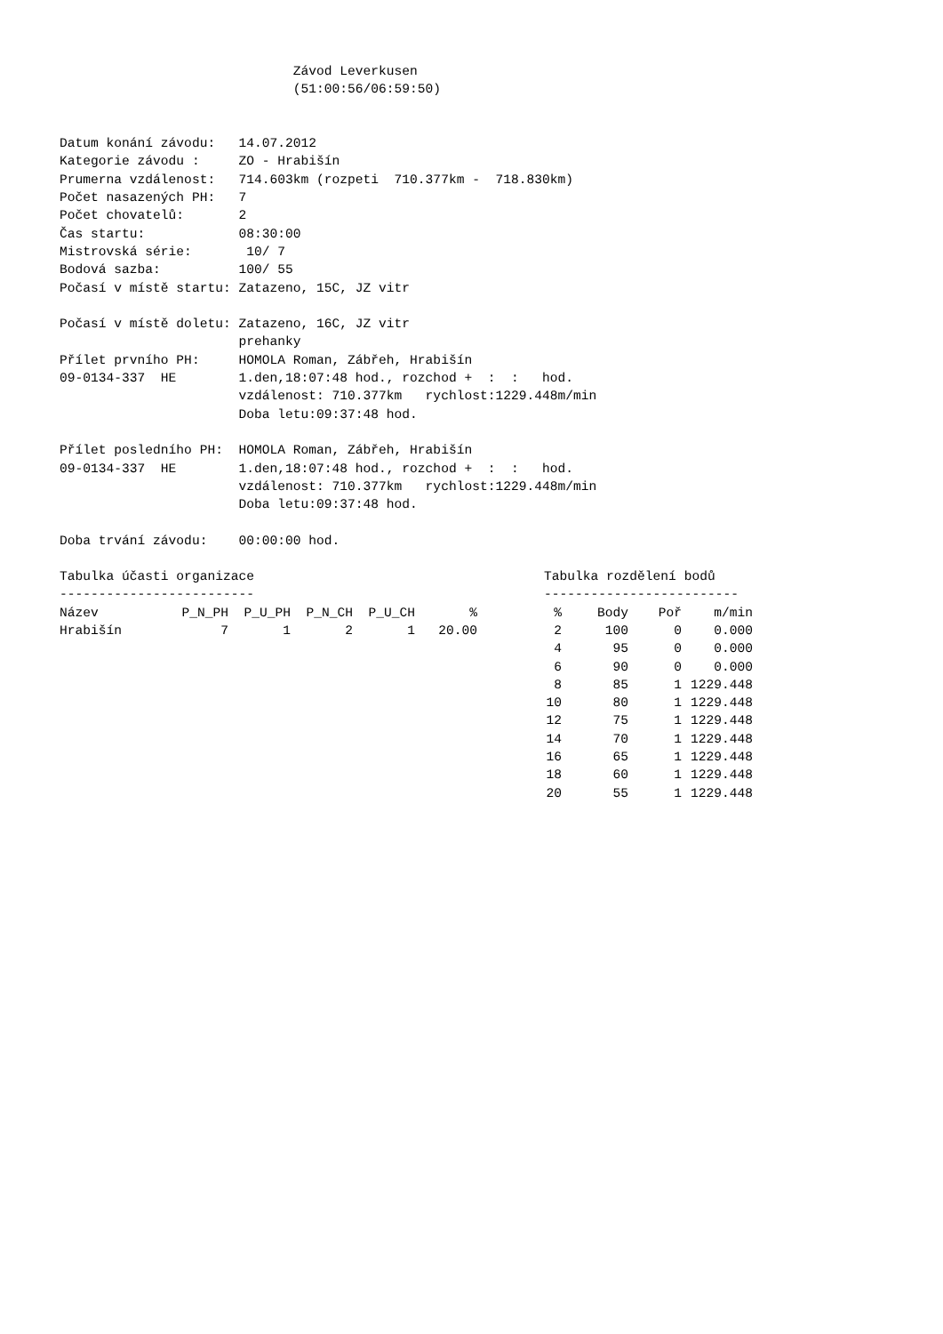Závod Leverkusen
                              (51:00:56/06:59:50)


Datum konání závodu:   14.07.2012
Kategorie závodu :     ZO - Hrabišín
Prumerna vzdálenost:   714.603km (rozpeti  710.377km -  718.830km)
Počet nasazených PH:   7
Počet chovatelů:       2
Čas startu:            08:30:00
Mistrovská série:       10/ 7
Bodová sazba:          100/ 55
Počasí v místě startu: Zatazeno, 15C, JZ vitr

Počasí v místě doletu: Zatazeno, 16C, JZ vitr
                       prehanky
Přílet prvního PH:     HOMOLA Roman, Zábřeh, Hrabišín
09-0134-337  HE        1.den,18:07:48 hod., rozchod +  :  :   hod.
                       vzdálenost: 710.377km   rychlost:1229.448m/min
                       Doba letu:09:37:48 hod.

Přílet posledního PH:  HOMOLA Roman, Zábřeh, Hrabišín
09-0134-337  HE        1.den,18:07:48 hod., rozchod +  :  :   hod.
                       vzdálenost: 710.377km   rychlost:1229.448m/min
                       Doba letu:09:37:48 hod.

Doba trvání závodu:    00:00:00 hod.
Tabulka účasti organizace
-------------------------
| Název | P_N_PH | P_U_PH | P_N_CH | P_U_CH | % |
| --- | --- | --- | --- | --- | --- |
| Hrabišín | 7 | 1 | 2 | 1 | 20.00 |
Tabulka rozdělení bodů
-------------------------
| % | Body | Poř | m/min |
| --- | --- | --- | --- |
| 2 | 100 | 0 | 0.000 |
| 4 | 95 | 0 | 0.000 |
| 6 | 90 | 0 | 0.000 |
| 8 | 85 | 1 | 1229.448 |
| 10 | 80 | 1 | 1229.448 |
| 12 | 75 | 1 | 1229.448 |
| 14 | 70 | 1 | 1229.448 |
| 16 | 65 | 1 | 1229.448 |
| 18 | 60 | 1 | 1229.448 |
| 20 | 55 | 1 | 1229.448 |